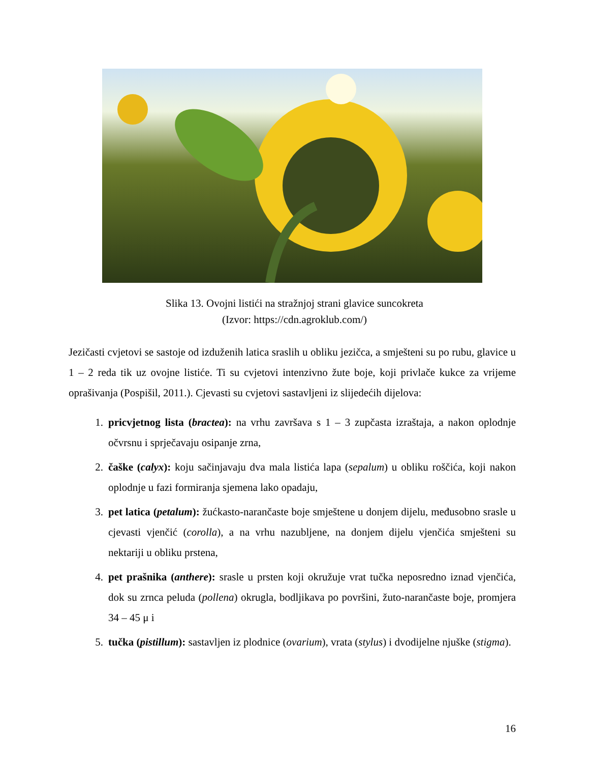Slika 13. Ovojni listići na stražnjoj strani glavice suncokreta
(Izvor: https://cdn.agroklub.com/)
Jezičasti cvjetovi se sastoje od izduženih latica sraslih u obliku jezičca, a smješteni su po rubu, glavice u 1 – 2 reda tik uz ovojne listiće. Ti su cvjetovi intenzivno žute boje, koji privlače kukce za vrijeme oprašivanja (Pospišil, 2011.). Cjevasti su cvjetovi sastavljeni iz slijedećih dijelova:
1. pricvjetnog lista (bractea): na vrhu završava s 1 – 3 zupčasta izraštaja, a nakon oplodnje očvrsnu i sprječavaju osipanje zrna,
2. čaške (calyx): koju sačinjavaju dva mala listića lapa (sepalum) u obliku roščića, koji nakon oplodnje u fazi formiranja sjemena lako opadaju,
3. pet latica (petalum): žućkasto-narančaste boje smještene u donjem dijelu, međusobno srasle u cjevasti vjenčić (corolla), a na vrhu nazubljene, na donjem dijelu vjenčića smješteni su nektariji u obliku prstena,
4. pet prašnika (anthere): srasle u prsten koji okružuje vrat tučka neposredno iznad vjenčića, dok su zrnca peluda (pollena) okrugla, bodljikava po površini, žuto-narančaste boje, promjera 34 – 45 μ i
5. tučka (pistillum): sastavljen iz plodnice (ovarium), vrata (stylus) i dvodijelne njuške (stigma).
16